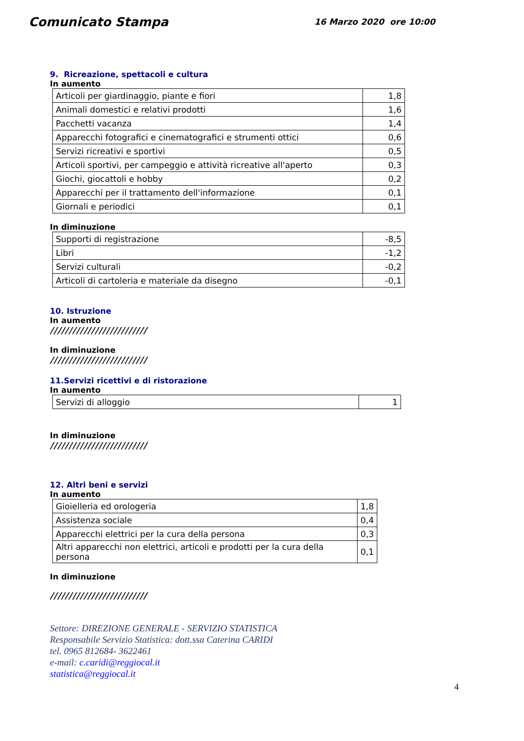Comunicato Stampa
16 Marzo 2020 ore 10:00
9. Ricreazione, spettacoli e cultura
In aumento
| Articoli per giardinaggio, piante e fiori | 1,8 |
| Animali domestici e relativi prodotti | 1,6 |
| Pacchetti vacanza | 1,4 |
| Apparecchi fotografici e cinematografici e strumenti ottici | 0,6 |
| Servizi ricreativi e sportivi | 0,5 |
| Articoli sportivi, per campeggio e attività ricreative all'aperto | 0,3 |
| Giochi, giocattoli e hobby | 0,2 |
| Apparecchi per il trattamento dell'informazione | 0,1 |
| Giornali e periodici | 0,1 |
In diminuzione
| Supporti di registrazione | -8,5 |
| Libri | -1,2 |
| Servizi culturali | -0,2 |
| Articoli di cartoleria e materiale da disegno | -0,1 |
10. Istruzione
In aumento
//////////////////////////
In diminuzione
//////////////////////////
11.Servizi ricettivi e di ristorazione
In aumento
| Servizi di alloggio | 1 |
In diminuzione
//////////////////////////
12. Altri beni e servizi
In aumento
| Gioielleria ed orologeria | 1,8 |
| Assistenza sociale | 0,4 |
| Apparecchi elettrici per la cura della persona | 0,3 |
| Altri apparecchi non elettrici, articoli e prodotti per la cura della persona | 0,1 |
In diminuzione
//////////////////////////
Settore: DIREZIONE GENERALE - SERVIZIO STATISTICA
Responsabile Servizio Statistica: dott.ssa Caterina CARIDI
tel. 0965 812684- 3622461
e-mail: c.caridi@reggiocal.it
statistica@reggiocal.it
4